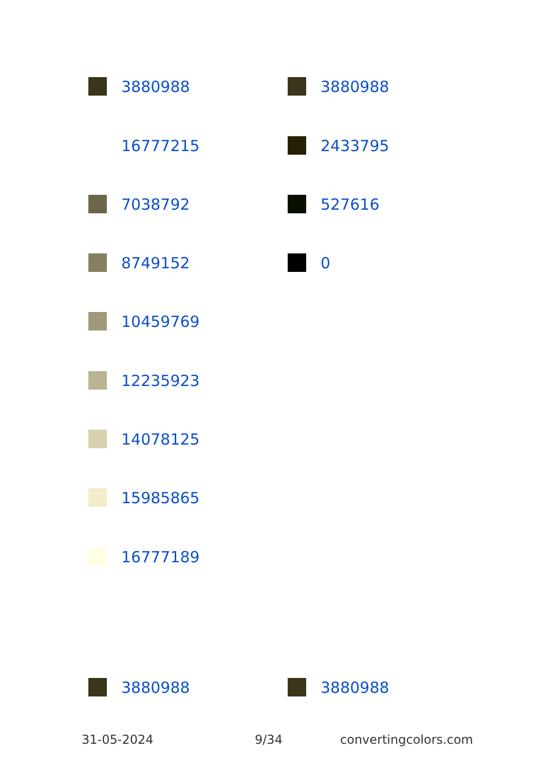3880988 3880988
16777215 2433795
7038792 527616
8749152 0
10459769
12235923
14078125
15985865
16777189
3880988 3880988
31-05-2024 9/34 convertingcolors.com